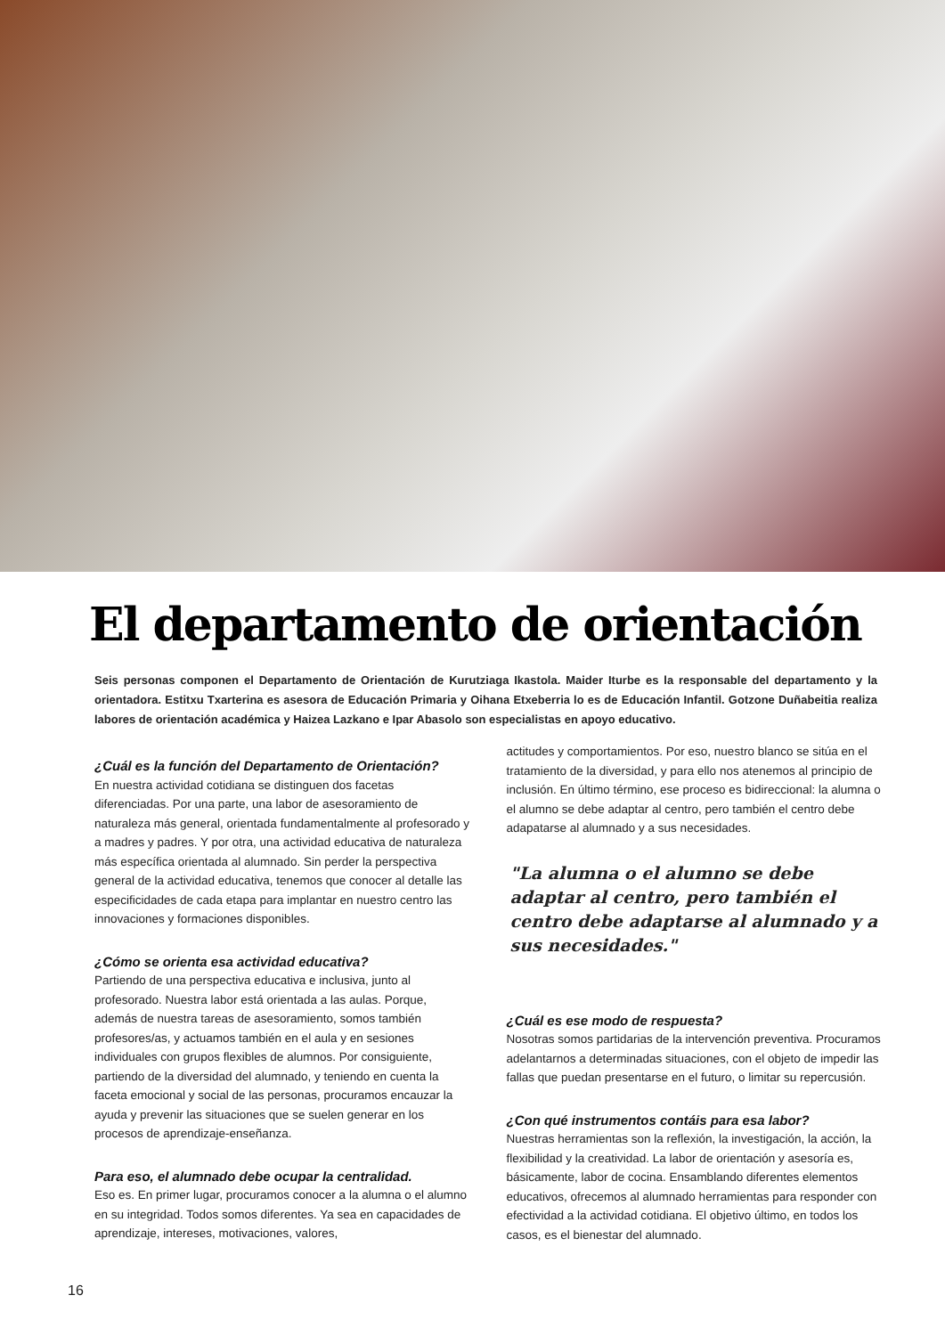El departamento de orientación
Seis personas componen el Departamento de Orientación de Kurutziaga Ikastola. Maider Iturbe es la responsable del departamento y la orientadora. Estitxu Txarterina es asesora de Educación Primaria y Oihana Etxeberria lo es de Educación Infantil. Gotzone Duñabeitia realiza labores de orientación académica y Haizea Lazkano e Ipar Abasolo son especialistas en apoyo educativo.
¿Cuál es la función del Departamento de Orientación?
En nuestra actividad cotidiana se distinguen dos facetas diferenciadas. Por una parte, una labor de asesoramiento de naturaleza más general, orientada fundamentalmente al profesorado y a madres y padres. Y por otra, una actividad educativa de naturaleza más específica orientada al alumnado. Sin perder la perspectiva general de la actividad educativa, tenemos que conocer al detalle las especificidades de cada etapa para implantar en nuestro centro las innovaciones y formaciones disponibles.
¿Cómo se orienta esa actividad educativa?
Partiendo de una perspectiva educativa e inclusiva, junto al profesorado. Nuestra labor está orientada a las aulas. Porque, además de nuestra tareas de asesoramiento, somos también profesores/as, y actuamos también en el aula y en sesiones individuales con grupos flexibles de alumnos. Por consiguiente, partiendo de la diversidad del alumnado, y teniendo en cuenta la faceta emocional y social de las personas, procuramos encauzar la ayuda y prevenir las situaciones que se suelen generar en los procesos de aprendizaje-enseñanza.
Para eso, el alumnado debe ocupar la centralidad.
Eso es. En primer lugar, procuramos conocer a la alumna o el alumno en su integridad. Todos somos diferentes. Ya sea en capacidades de aprendizaje, intereses, motivaciones, valores,
actitudes y comportamientos. Por eso, nuestro blanco se sitúa en el tratamiento de la diversidad, y para ello nos atenemos al principio de inclusión. En último término, ese proceso es bidireccional: la alumna o el alumno se debe adaptar al centro, pero también el centro debe adapatarse al alumnado y a sus necesidades.
"La alumna o el alumno se debe adaptar al centro, pero también el centro debe adaptarse al alumnado y a sus necesidades."
¿Cuál es ese modo de respuesta?
Nosotras somos partidarias de la intervención preventiva. Procuramos adelantarnos a determinadas situaciones, con el objeto de impedir las fallas que puedan presentarse en el futuro, o limitar su repercusión.
¿Con qué instrumentos contáis para esa labor?
Nuestras herramientas son la reflexión, la investigación, la acción, la flexibilidad y la creatividad. La labor de orientación y asesoría es, básicamente, labor de cocina. Ensamblando diferentes elementos educativos, ofrecemos al alumnado herramientas para responder con efectividad a la actividad cotidiana. El objetivo último, en todos los casos, es el bienestar del alumnado.
16